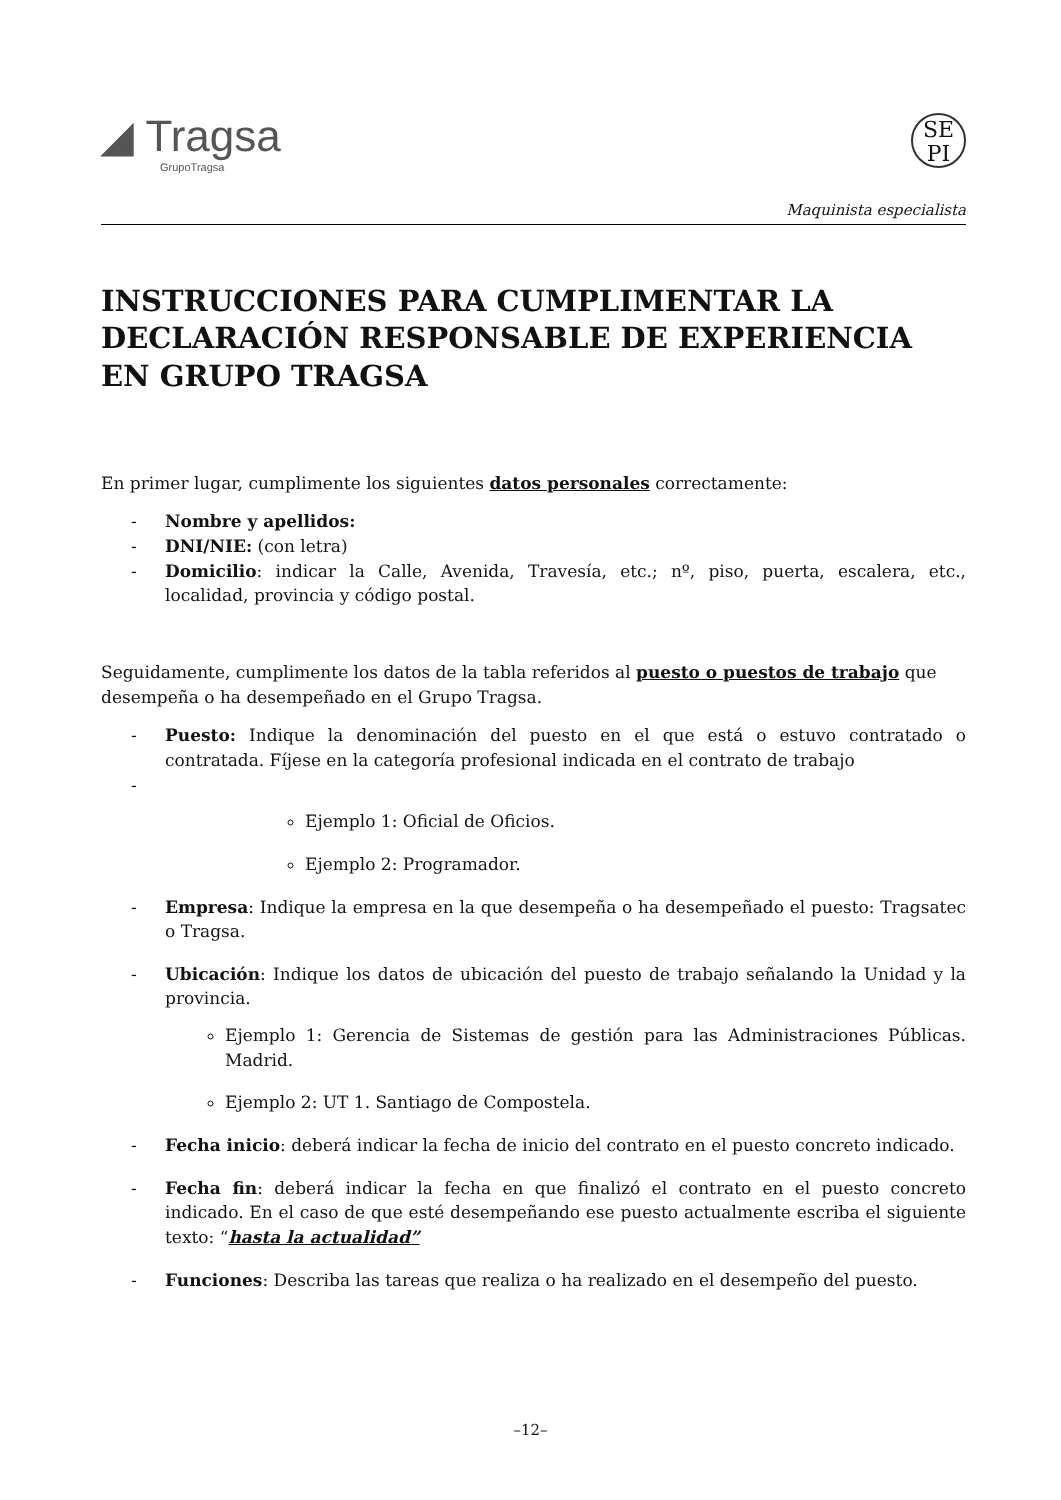◢ Tragsa
GrupoTragsa
SE
PI
Maquinista especialista
INSTRUCCIONES PARA CUMPLIMENTAR LA DECLARACIÓN RESPONSABLE DE EXPERIENCIA EN GRUPO TRAGSA
En primer lugar, cumplimente los siguientes datos personales correctamente:
- Nombre y apellidos:
- DNI/NIE: (con letra)
- Domicilio: indicar la Calle, Avenida, Travesía, etc.; nº, piso, puerta, escalera, etc., localidad, provincia y código postal.
Seguidamente, cumplimente los datos de la tabla referidos al puesto o puestos de trabajo que desempeña o ha desempeñado en el Grupo Tragsa.
- Puesto: Indique la denominación del puesto en el que está o estuvo contratado o contratada. Fíjese en la categoría profesional indicada en el contrato de trabajo
-
Ejemplo 1: Oficial de Oficios.
Ejemplo 2: Programador.
- Empresa: Indique la empresa en la que desempeña o ha desempeñado el puesto: Tragsatec o Tragsa.
- Ubicación: Indique los datos de ubicación del puesto de trabajo señalando la Unidad y la provincia.
Ejemplo 1: Gerencia de Sistemas de gestión para las Administraciones Públicas. Madrid.
Ejemplo 2: UT 1. Santiago de Compostela.
- Fecha inicio: deberá indicar la fecha de inicio del contrato en el puesto concreto indicado.
- Fecha fin: deberá indicar la fecha en que finalizó el contrato en el puesto concreto indicado. En el caso de que esté desempeñando ese puesto actualmente escriba el siguiente texto: “hasta la actualidad”
- Funciones: Describa las tareas que realiza o ha realizado en el desempeño del puesto.
–12–